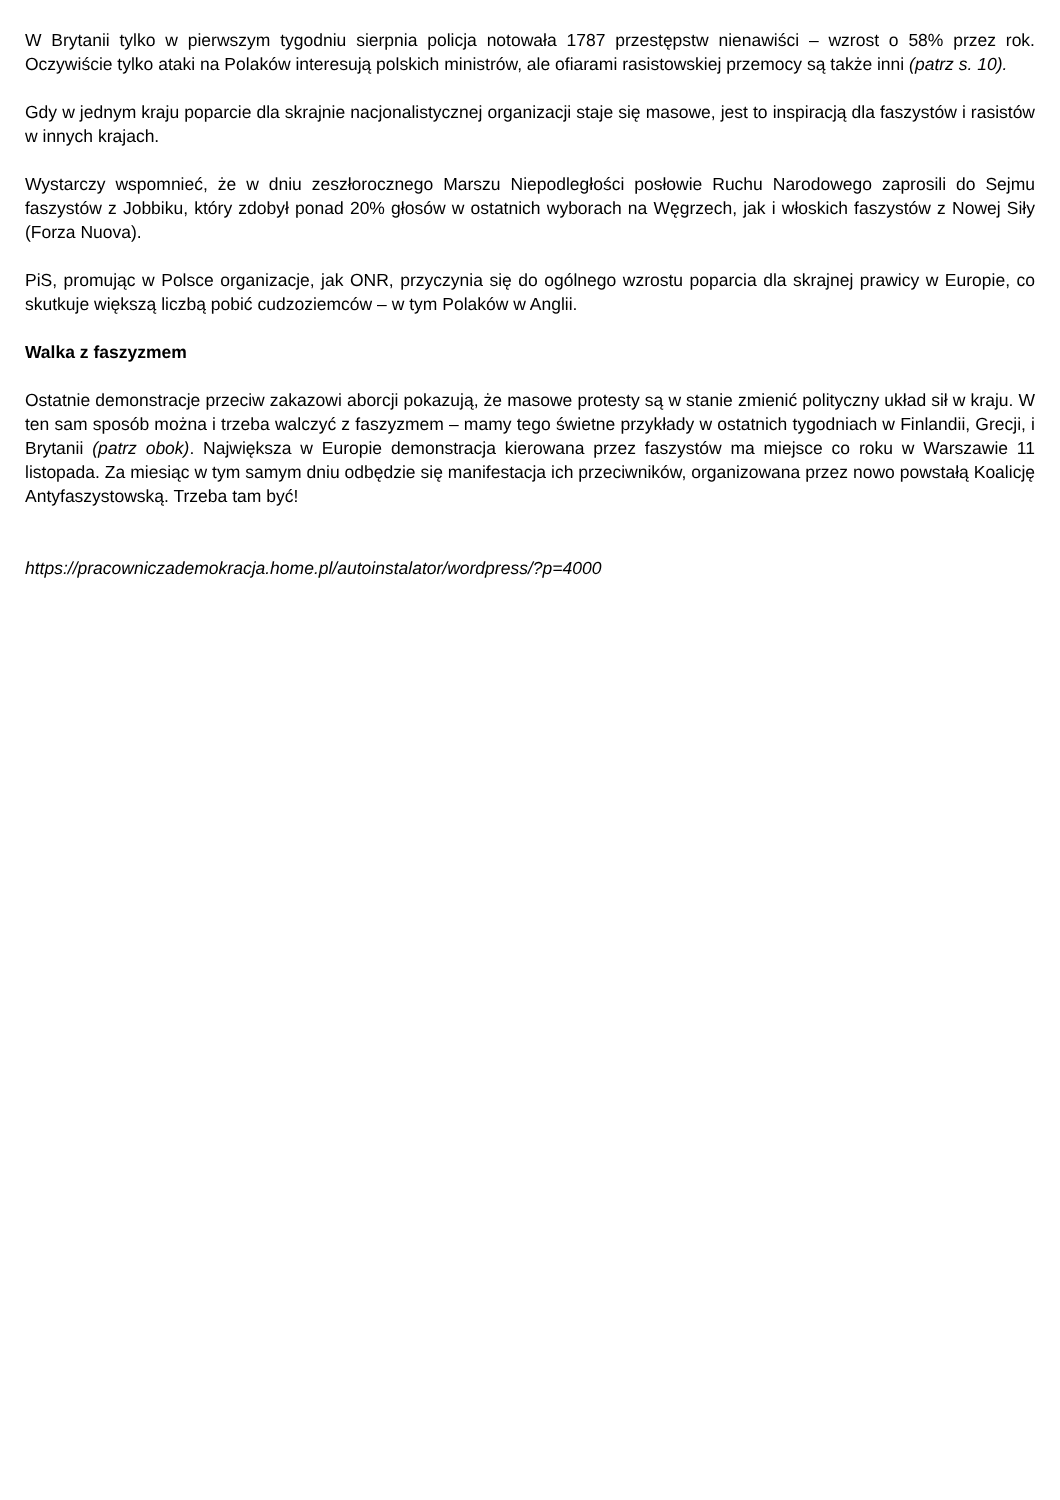W Brytanii tylko w pierwszym tygodniu sierpnia policja notowała 1787 przestępstw nienawiści – wzrost o 58% przez rok. Oczywiście tylko ataki na Polaków interesują polskich ministrów, ale ofiarami rasistowskiej przemocy są także inni (patrz s. 10).
Gdy w jednym kraju poparcie dla skrajnie nacjonalistycznej organizacji staje się masowe, jest to inspiracją dla faszystów i rasistów w innych krajach.
Wystarczy wspomnieć, że w dniu zeszłorocznego Marszu Niepodległości posłowie Ruchu Narodowego zaprosili do Sejmu faszystów z Jobbiku, który zdobył ponad 20% głosów w ostatnich wyborach na Węgrzech, jak i włoskich faszystów z Nowej Siły (Forza Nuova).
PiS, promując w Polsce organizacje, jak ONR, przyczynia się do ogólnego wzrostu poparcia dla skrajnej prawicy w Europie, co skutkuje większą liczbą pobić cudzoziemców – w tym Polaków w Anglii.
Walka z faszyzmem
Ostatnie demonstracje przeciw zakazowi aborcji pokazują, że masowe protesty są w stanie zmienić polityczny układ sił w kraju. W ten sam sposób można i trzeba walczyć z faszyzmem – mamy tego świetne przykłady w ostatnich tygodniach w Finlandii, Grecji, i Brytanii (patrz obok). Największa w Europie demonstracja kierowana przez faszystów ma miejsce co roku w Warszawie 11 listopada. Za miesiąc w tym samym dniu odbędzie się manifestacja ich przeciwników, organizowana przez nowo powstałą Koalicję Antyfaszystowską. Trzeba tam być!
https://pracowniczademokracja.home.pl/autoinstalator/wordpress/?p=4000